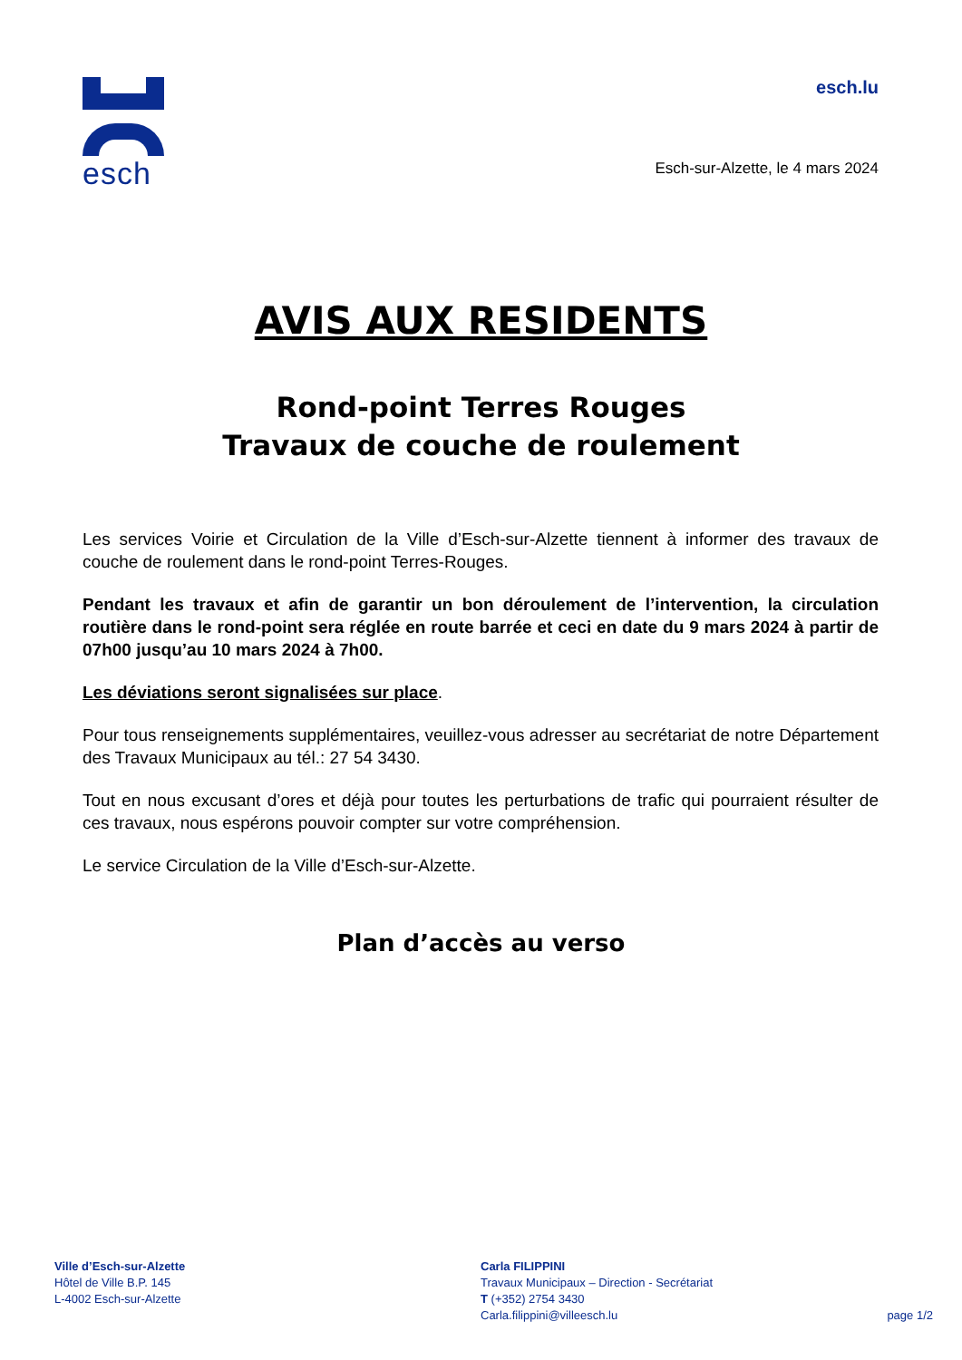esch
esch.lu
Esch-sur-Alzette, le 4 mars 2024
AVIS AUX RESIDENTS
Rond-point Terres Rouges
Travaux de couche de roulement
Les services Voirie et Circulation de la Ville d’Esch-sur-Alzette tiennent à informer des travaux de couche de roulement dans le rond-point Terres-Rouges.
Pendant les travaux et afin de garantir un bon déroulement de l’intervention, la circulation routière dans le rond-point sera réglée en route barrée et ceci en date du 9 mars 2024 à partir de 07h00 jusqu’au 10 mars 2024 à 7h00.
Les déviations seront signalisées sur place.
Pour tous renseignements supplémentaires, veuillez-vous adresser au secrétariat de notre Département des Travaux Municipaux au tél.: 27 54 3430.
Tout en nous excusant d’ores et déjà pour toutes les perturbations de trafic qui pourraient résulter de ces travaux, nous espérons pouvoir compter sur votre compréhension.
Le service Circulation de la Ville d’Esch-sur-Alzette.
Plan d’accès au verso
Ville d’Esch-sur-Alzette
Hôtel de Ville B.P. 145
L-4002 Esch-sur-Alzette
Carla FILIPPINI
Travaux Municipaux – Direction - Secrétariat
T (+352) 2754 3430
Carla.filippini@villeesch.lu
page 1/2